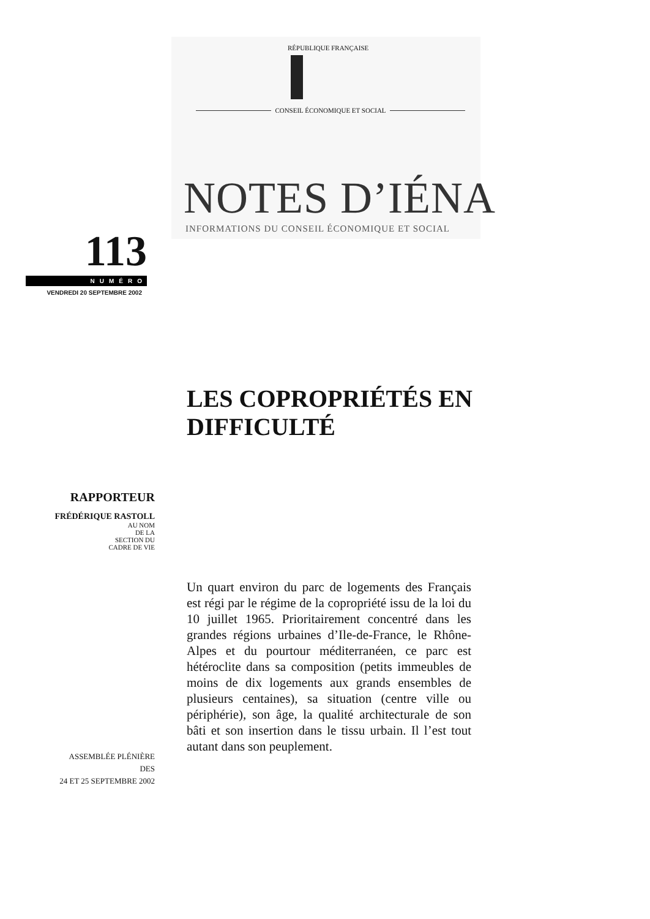RÉPUBLIQUE FRANÇAISE
CONSEIL ÉCONOMIQUE ET SOCIAL
NOTES D’IÉNA
INFORMATIONS DU CONSEIL ÉCONOMIQUE ET SOCIAL
113
NUMÉRO
VENDREDI 20 SEPTEMBRE 2002
LES COPROPRIÉTÉS EN
DIFFICULTÉ
RAPPORTEUR
FRÉDÉRIQUE RASTOLL
AU NOM
DE LA
SECTION DU
CADRE DE VIE
Un quart environ du parc de logements des Français est régi par le régime de la copropriété issu de la loi du 10 juillet 1965. Prioritairement concentré dans les grandes régions urbaines d’Ile-de-France, le Rhône-Alpes et du pourtour méditerranéen, ce parc est hétéroclite dans sa composition (petits immeubles de moins de dix logements aux grands ensembles de plusieurs centaines), sa situation (centre ville ou périphérie), son âge, la qualité architecturale de son bâti et son insertion dans le tissu urbain. Il l’est tout autant dans son peuplement.
ASSEMBLÉE PLÉNIÈRE
DES
24 ET 25 SEPTEMBRE 2002